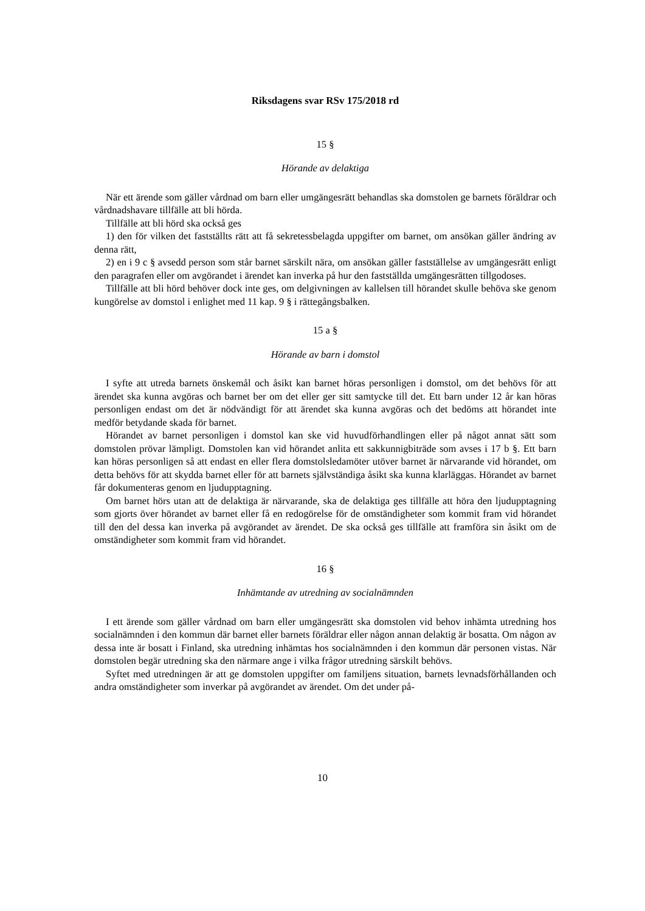Riksdagens svar RSv 175/2018 rd
15 §
Hörande av delaktiga
När ett ärende som gäller vårdnad om barn eller umgängesrätt behandlas ska domstolen ge barnets föräldrar och vårdnadshavare tillfälle att bli hörda.
Tillfälle att bli hörd ska också ges
1) den för vilken det fastställts rätt att få sekretessbelagda uppgifter om barnet, om ansökan gäller ändring av denna rätt,
2) en i 9 c § avsedd person som står barnet särskilt nära, om ansökan gäller fastställelse av umgängesrätt enligt den paragrafen eller om avgörandet i ärendet kan inverka på hur den fastställda umgängesrätten tillgodoses.
Tillfälle att bli hörd behöver dock inte ges, om delgivningen av kallelsen till hörandet skulle behöva ske genom kungörelse av domstol i enlighet med 11 kap. 9 § i rättegångsbalken.
15 a §
Hörande av barn i domstol
I syfte att utreda barnets önskemål och åsikt kan barnet höras personligen i domstol, om det behövs för att ärendet ska kunna avgöras och barnet ber om det eller ger sitt samtycke till det. Ett barn under 12 år kan höras personligen endast om det är nödvändigt för att ärendet ska kunna avgöras och det bedöms att hörandet inte medför betydande skada för barnet.
Hörandet av barnet personligen i domstol kan ske vid huvudförhandlingen eller på något annat sätt som domstolen prövar lämpligt. Domstolen kan vid hörandet anlita ett sakkunnigbiträde som avses i 17 b §. Ett barn kan höras personligen så att endast en eller flera domstolsledamöter utöver barnet är närvarande vid hörandet, om detta behövs för att skydda barnet eller för att barnets självständiga åsikt ska kunna klarläggas. Hörandet av barnet får dokumenteras genom en ljudupptagning.
Om barnet hörs utan att de delaktiga är närvarande, ska de delaktiga ges tillfälle att höra den ljudupptagning som gjorts över hörandet av barnet eller få en redogörelse för de omständigheter som kommit fram vid hörandet till den del dessa kan inverka på avgörandet av ärendet. De ska också ges tillfälle att framföra sin åsikt om de omständigheter som kommit fram vid hörandet.
16 §
Inhämtande av utredning av socialnämnden
I ett ärende som gäller vårdnad om barn eller umgängesrätt ska domstolen vid behov inhämta utredning hos socialnämnden i den kommun där barnet eller barnets föräldrar eller någon annan delaktig är bosatta. Om någon av dessa inte är bosatt i Finland, ska utredning inhämtas hos socialnämnden i den kommun där personen vistas. När domstolen begär utredning ska den närmare ange i vilka frågor utredning särskilt behövs.
Syftet med utredningen är att ge domstolen uppgifter om familjens situation, barnets levnadsförhållanden och andra omständigheter som inverkar på avgörandet av ärendet. Om det under på-
10